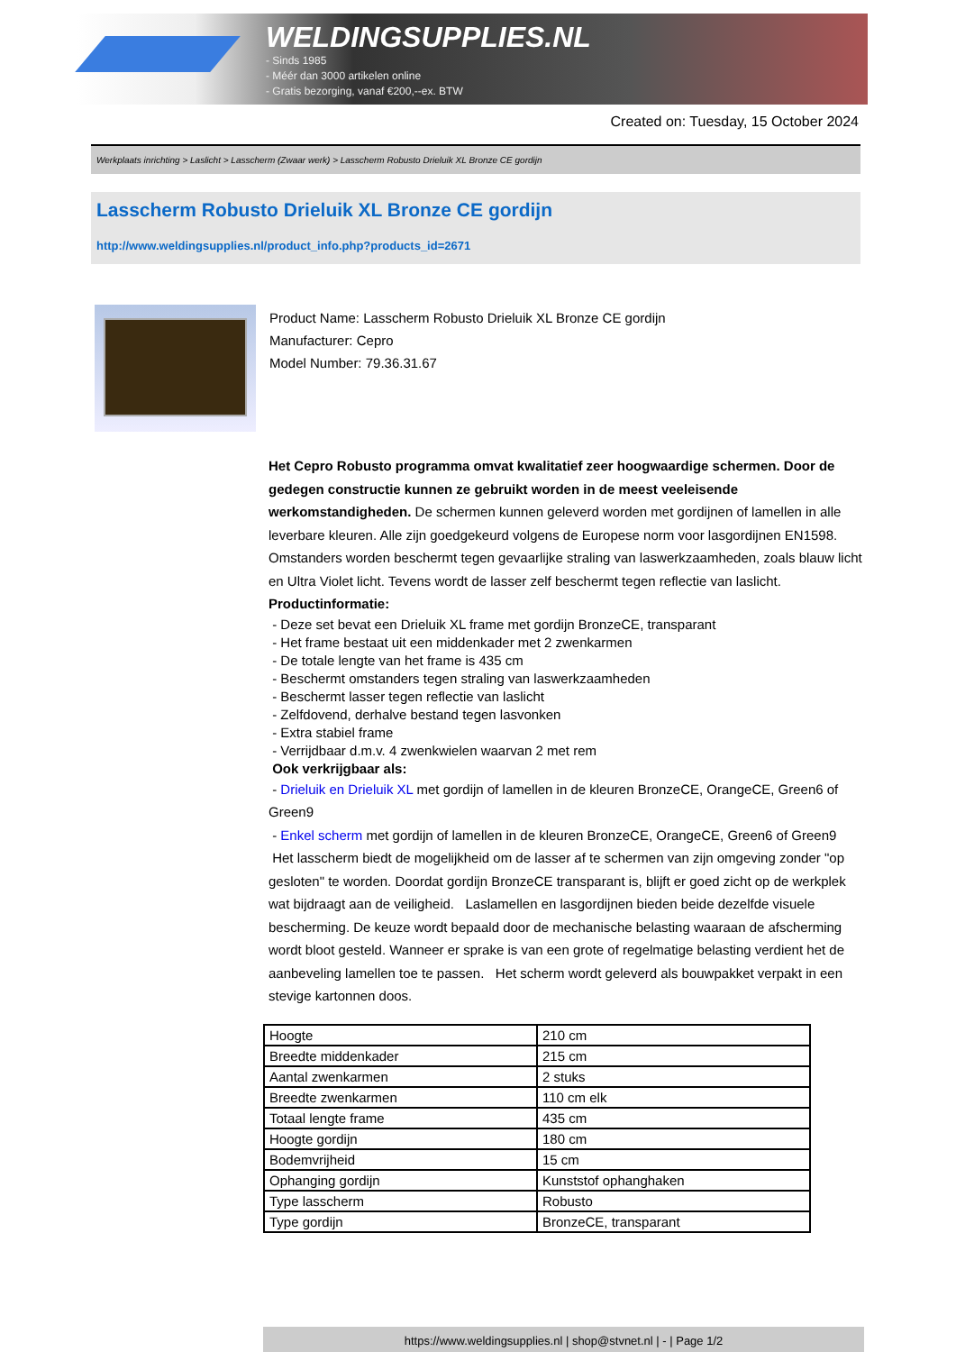WELDINGSUPPLIES.NL
- Sinds 1985
- Méér dan 3000 artikelen online
- Gratis bezorging, vanaf €200,--ex. BTW
Created on: Tuesday, 15 October 2024
Werkplaats inrichting > Laslicht > Lasscherm (Zwaar werk) > Lasscherm Robusto Drieluik XL Bronze CE gordijn
Lasscherm Robusto Drieluik XL Bronze CE gordijn
http://www.weldingsupplies.nl/product_info.php?products_id=2671
Product Name: Lasscherm Robusto Drieluik XL Bronze CE gordijn
Manufacturer: Cepro
Model Number: 79.36.31.67
Het Cepro Robusto programma omvat kwalitatief zeer hoogwaardige schermen. Door de gedegen constructie kunnen ze gebruikt worden in de meest veeleisende werkomstandigheden. De schermen kunnen geleverd worden met gordijnen of lamellen in alle leverbare kleuren. Alle zijn goedgekeurd volgens de Europese norm voor lasgordijnen EN1598. Omstanders worden beschermt tegen gevaarlijke straling van laswerkzaamheden, zoals blauw licht en Ultra Violet licht. Tevens wordt de lasser zelf beschermt tegen reflectie van laslicht. Productinformatie:
- Deze set bevat een Drieluik XL frame met gordijn BronzeCE, transparant
- Het frame bestaat uit een middenkader met 2 zwenkarmen
- De totale lengte van het frame is 435 cm
- Beschermt omstanders tegen straling van laswerkzaamheden
- Beschermt lasser tegen reflectie van laslicht
- Zelfdovend, derhalve bestand tegen lasvonken
- Extra stabiel frame
- Verrijdbaar d.m.v. 4 zwenkwielen waarvan 2 met rem
Ook verkrijgbaar als:
- Drieluik en Drieluik XL met gordijn of lamellen in de kleuren BronzeCE, OrangeCE, Green6 of Green9
- Enkel scherm met gordijn of lamellen in de kleuren BronzeCE, OrangeCE, Green6 of Green9
Het lasscherm biedt de mogelijkheid om de lasser af te schermen van zijn omgeving zonder "op gesloten" te worden. Doordat gordijn BronzeCE transparant is, blijft er goed zicht op de werkplek wat bijdraagt aan de veiligheid. Laslamellen en lasgordijnen bieden beide dezelfde visuele bescherming. De keuze wordt bepaald door de mechanische belasting waaraan de afscherming wordt bloot gesteld. Wanneer er sprake is van een grote of regelmatige belasting verdient het de aanbeveling lamellen toe te passen. Het scherm wordt geleverd als bouwpakket verpakt in een stevige kartonnen doos.
| Hoogte | 210 cm |
| Breedte middenkader | 215 cm |
| Aantal zwenkarmen | 2 stuks |
| Breedte zwenkarmen | 110 cm elk |
| Totaal lengte frame | 435 cm |
| Hoogte gordijn | 180 cm |
| Bodemvrijheid | 15 cm |
| Ophanging gordijn | Kunststof ophanghaken |
| Type lasscherm | Robusto |
| Type gordijn | BronzeCE, transparant |
https://www.weldingsupplies.nl | shop@stvnet.nl | - | Page 1/2